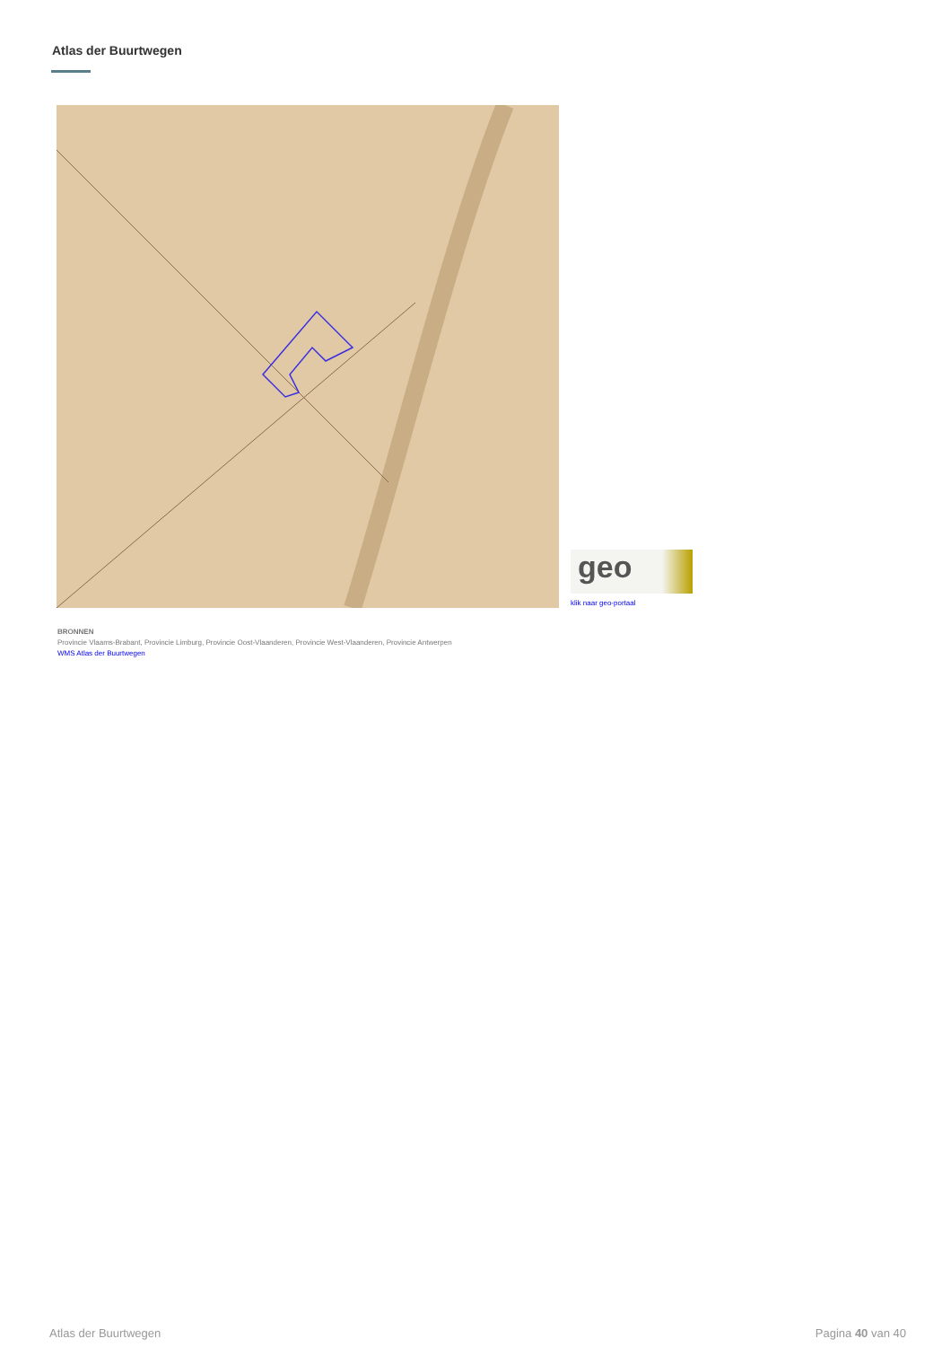Atlas der Buurtwegen
geo
klik naar geo-portaal
BRONNEN
Provincie Vlaams-Brabant, Provincie Limburg, Provincie Oost-Vlaanderen, Provincie West-Vlaanderen, Provincie Antwerpen
WMS Atlas der Buurtwegen
Atlas der Buurtwegen Pagina 40 van 40